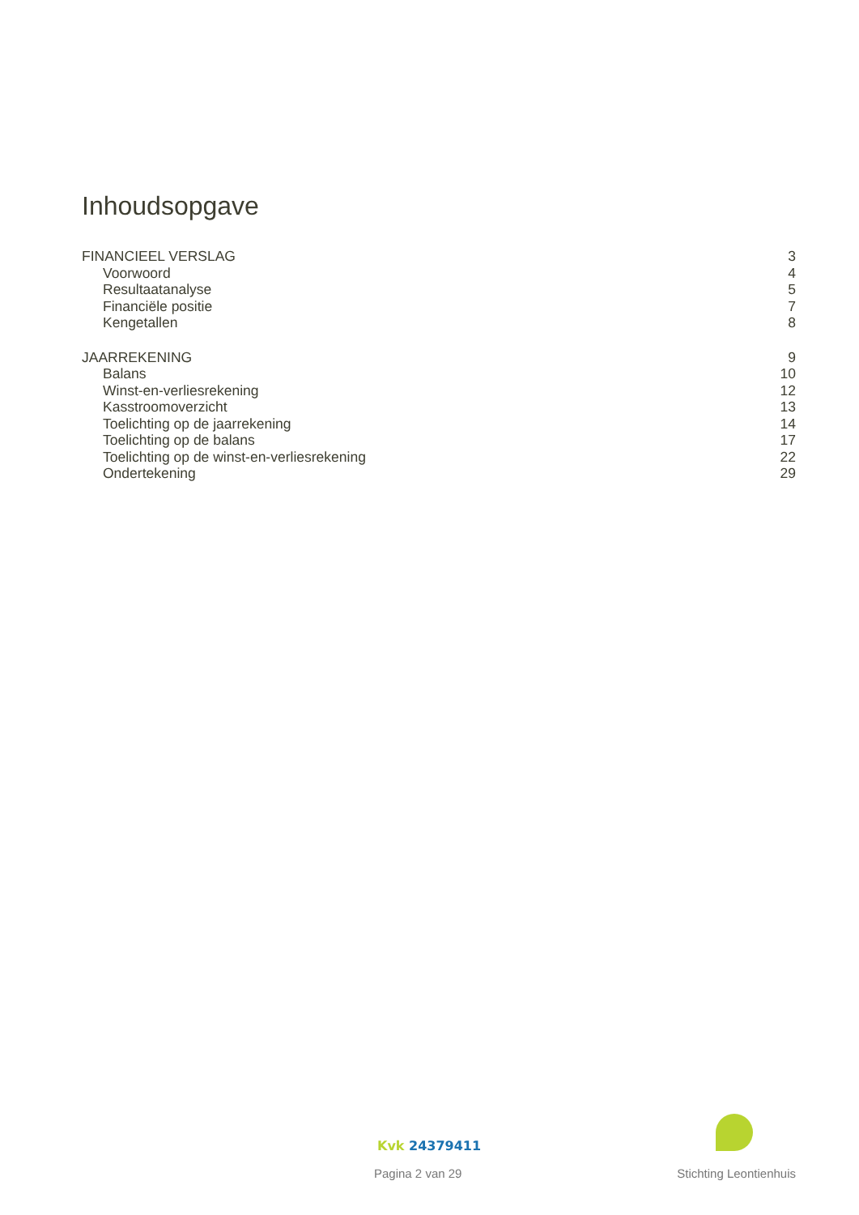Inhoudsopgave
FINANCIEEL VERSLAG 3
Voorwoord 4
Resultaatanalyse 5
Financiële positie 7
Kengetallen 8
JAARREKENING 9
Balans 10
Winst-en-verliesrekening 12
Kasstroomoverzicht 13
Toelichting op de jaarrekening 14
Toelichting op de balans 17
Toelichting op de winst-en-verliesrekening 22
Ondertekening 29
Kvk 24379411
Pagina 2 van 29 Stichting Leontienhuis